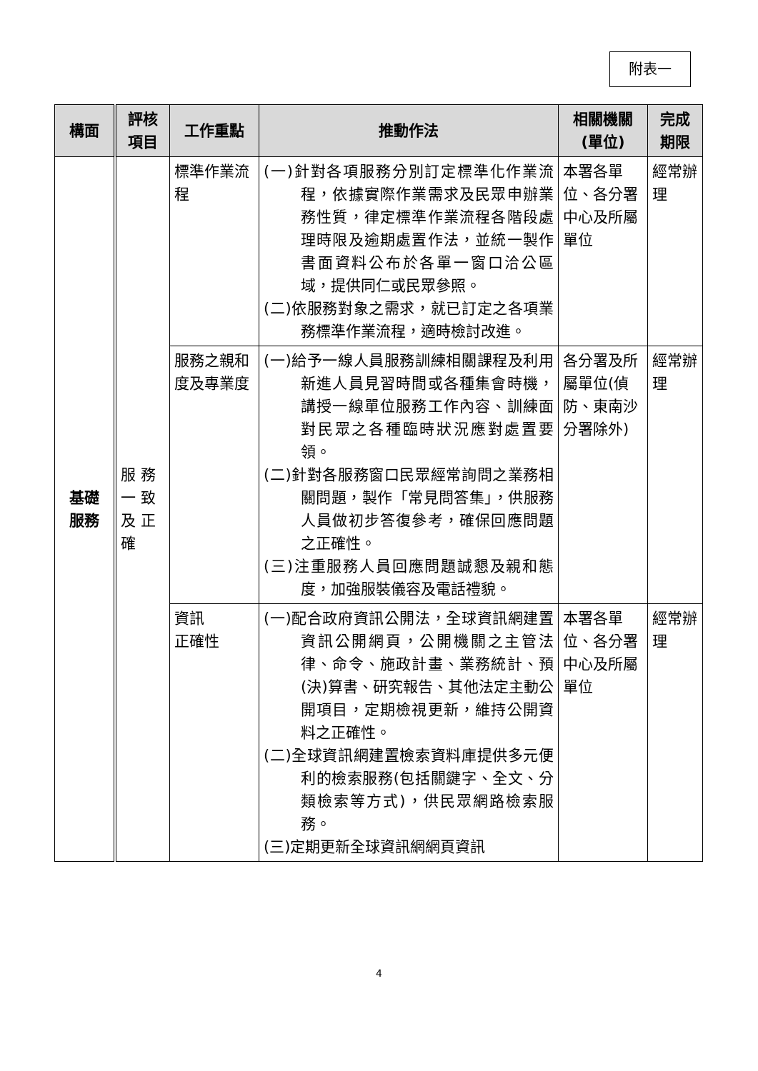附表一
| 構面 | 評核 項目 | 工作重點 | 推動作法 | 相關機關 (單位) | 完成 期限 |
| --- | --- | --- | --- | --- | --- |
| 基礎 服務 | 服 務 一 致 及 正 確 | 標準作業流程 | (一)針對各項服務分別訂定標準化作業流程，依據實際作業需求及民眾申辦業務性質，律定標準作業流程各階段處理時限及逾期處置作法，並統一製作書面資料公布於各單一窗口洽公區域，提供同仁或民眾參照。 (二)依服務對象之需求，就已訂定之各項業務標準作業流程，適時檢討改進。 | 本署各單位、各分署中心及所屬單位 | 經常辦理 |
| | | 服務之親和度及專業度 | (一)給予一線人員服務訓練相關課程及利用新進人員見習時間或各種集會時機，講授一線單位服務工作內容、訓練面對民眾之各種臨時狀況應對處置要領。 (二)針對各服務窗口民眾經常詢問之業務相關問題，製作「常見問答集」，供服務人員做初步答復參考，確保回應問題之正確性。 (三)注重服務人員回應問題誠懇及親和態度，加強服裝儀容及電話禮貌。 | 各分署及所屬單位(偵防、東南沙分署除外) | 經常辦理 |
| | | 資訊 正確性 | (一)配合政府資訊公開法，全球資訊網建置資訊公開網頁，公開機關之主管法律、命令、施政計畫、業務統計、預(決)算書、研究報告、其他法定主動公開項目，定期檢視更新，維持公開資料之正確性。 (二)全球資訊網建置檢索資料庫提供多元便利的檢索服務(包括關鍵字、全文、分類檢索等方式)，供民眾網路檢索服務。 (三)定期更新全球資訊網網頁資訊 | 本署各單位、各分署中心及所屬單位 | 經常辦理 |
4